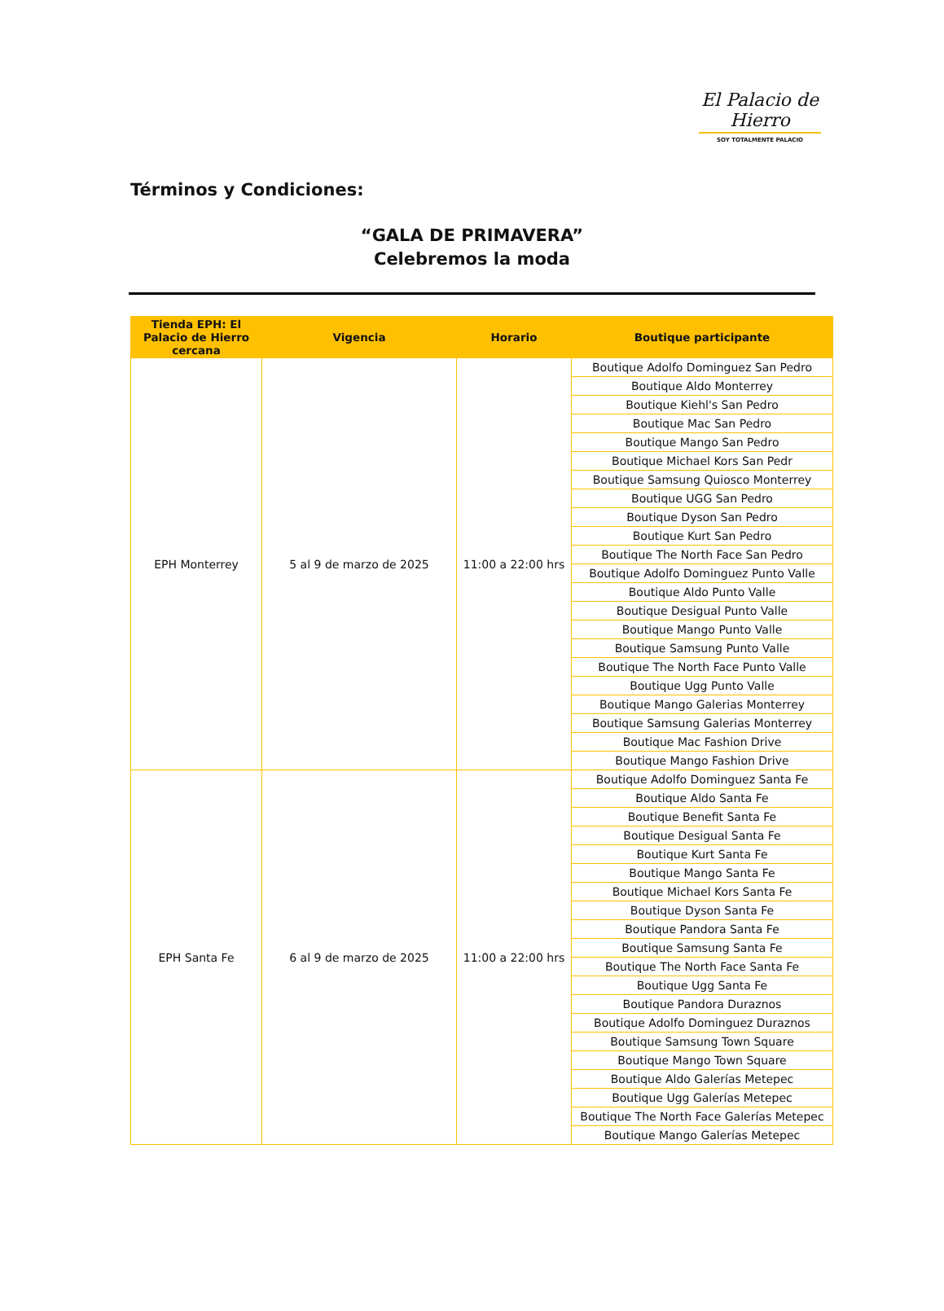El Palacio de Hierro
SOY TOTALMENTE PALACIO
Términos y Condiciones:
“GALA DE PRIMAVERA”
Celebremos la moda
| Tienda EPH: El Palacio de Hierro cercana | Vigencia | Horario | Boutique participante |
| --- | --- | --- | --- |
| EPH Monterrey | 5 al 9 de marzo de 2025 | 11:00 a 22:00 hrs | Boutique Adolfo Dominguez San Pedro |
| | | | Boutique Aldo Monterrey |
| | | | Boutique Kiehl's San Pedro |
| | | | Boutique Mac San Pedro |
| | | | Boutique Mango San Pedro |
| | | | Boutique Michael Kors San Pedr |
| | | | Boutique Samsung Quiosco Monterrey |
| | | | Boutique UGG San Pedro |
| | | | Boutique Dyson San Pedro |
| | | | Boutique Kurt San Pedro |
| | | | Boutique The North Face San Pedro |
| | | | Boutique Adolfo Dominguez Punto Valle |
| | | | Boutique Aldo Punto Valle |
| | | | Boutique Desigual Punto Valle |
| | | | Boutique Mango Punto Valle |
| | | | Boutique Samsung Punto Valle |
| | | | Boutique The North Face Punto Valle |
| | | | Boutique Ugg Punto Valle |
| | | | Boutique Mango Galerias Monterrey |
| | | | Boutique Samsung Galerias Monterrey |
| | | | Boutique Mac Fashion Drive |
| | | | Boutique Mango Fashion Drive |
| EPH Santa Fe | 6 al 9 de marzo de 2025 | 11:00 a 22:00 hrs | Boutique Adolfo Dominguez Santa Fe |
| | | | Boutique Aldo Santa Fe |
| | | | Boutique Benefit Santa Fe |
| | | | Boutique Desigual Santa Fe |
| | | | Boutique Kurt Santa Fe |
| | | | Boutique Mango Santa Fe |
| | | | Boutique Michael Kors Santa Fe |
| | | | Boutique Dyson Santa Fe |
| | | | Boutique Pandora Santa Fe |
| | | | Boutique Samsung Santa Fe |
| | | | Boutique The North Face Santa Fe |
| | | | Boutique Ugg Santa Fe |
| | | | Boutique Pandora Duraznos |
| | | | Boutique Adolfo Dominguez Duraznos |
| | | | Boutique Samsung Town Square |
| | | | Boutique Mango Town Square |
| | | | Boutique Aldo Galerías Metepec |
| | | | Boutique Ugg Galerías Metepec |
| | | | Boutique The North Face Galerías Metepec |
| | | | Boutique Mango Galerías Metepec |